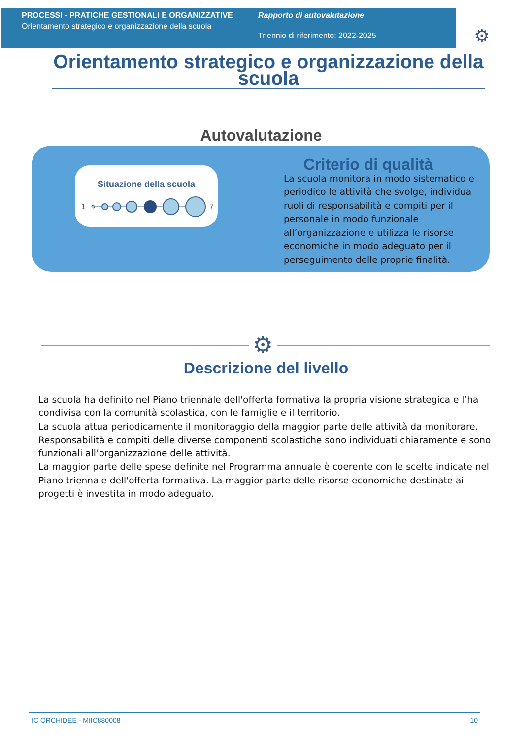PROCESSI - PRATICHE GESTIONALI E ORGANIZZATIVE
Orientamento strategico e organizzazione della scuola
Rapporto di autovalutazione
Triennio di riferimento: 2022-2025
⚙
Orientamento strategico e organizzazione della scuola
Autovalutazione
Situazione della scuola
1
7
Criterio di qualità
La scuola monitora in modo sistematico e periodico le attività che svolge, individua ruoli di responsabilità e compiti per il personale in modo funzionale all’organizzazione e utilizza le risorse economiche in modo adeguato per il perseguimento delle proprie finalità.
⚙
Descrizione del livello
La scuola ha definito nel Piano triennale dell'offerta formativa la propria visione strategica e l’ha condivisa con la comunità scolastica, con le famiglie e il territorio.
La scuola attua periodicamente il monitoraggio della maggior parte delle attività da monitorare.
Responsabilità e compiti delle diverse componenti scolastiche sono individuati chiaramente e sono funzionali all’organizzazione delle attività.
La maggior parte delle spese definite nel Programma annuale è coerente con le scelte indicate nel Piano triennale dell'offerta formativa. La maggior parte delle risorse economiche destinate ai progetti è investita in modo adeguato.
IC ORCHIDEE - MIIC880008 10